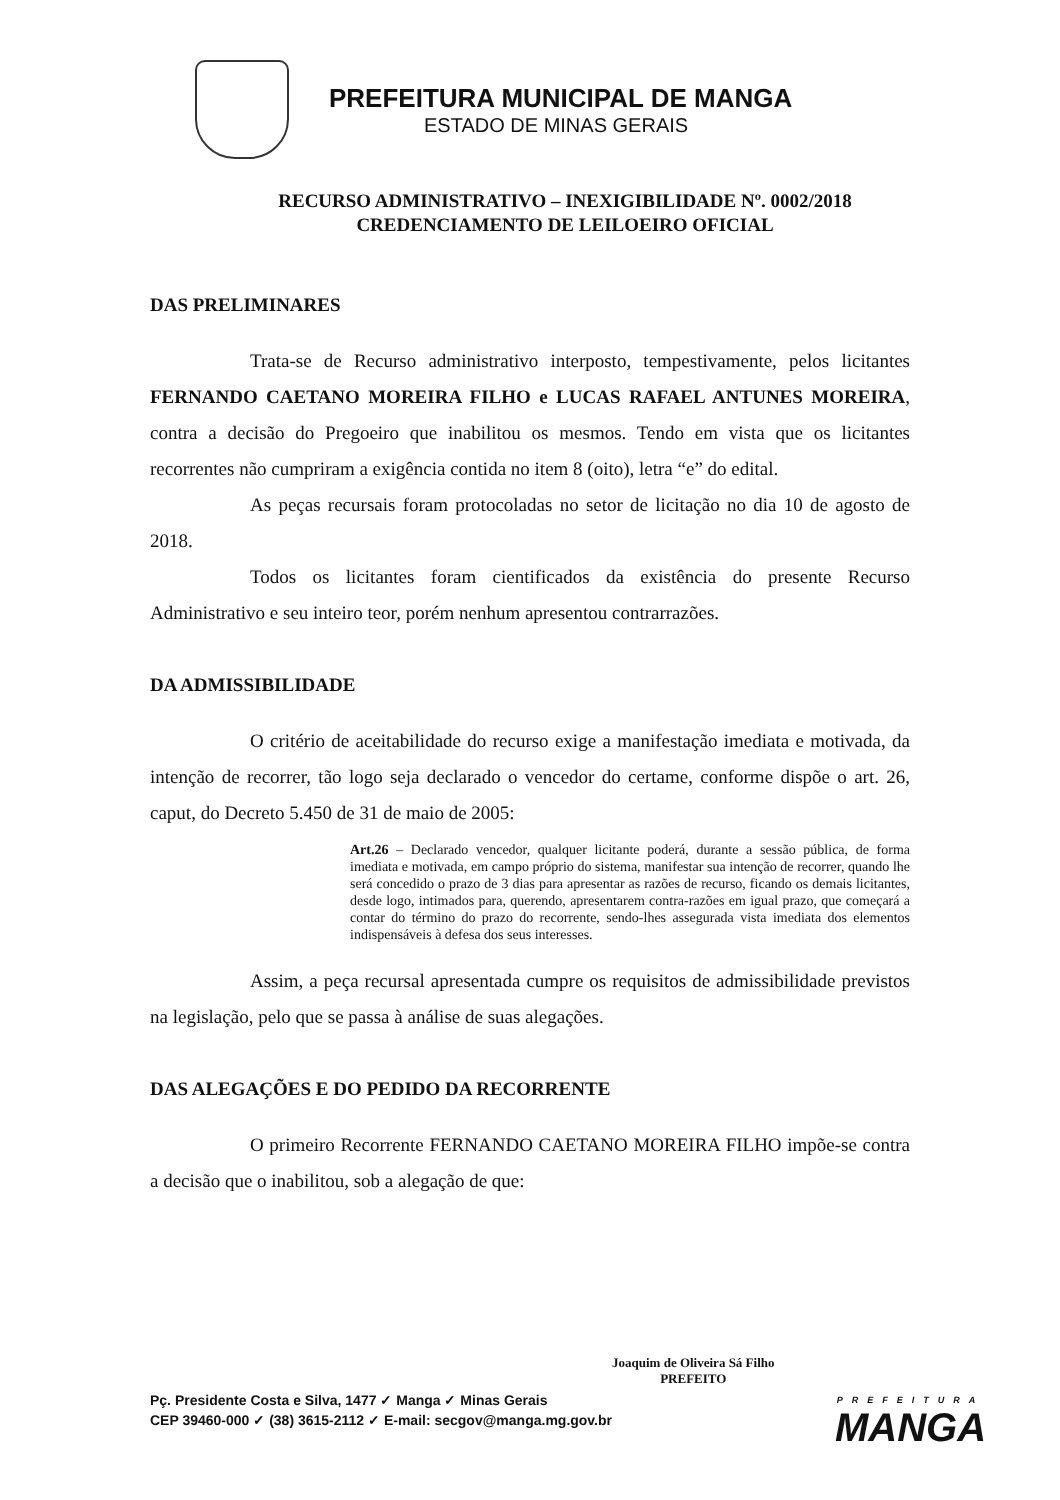PREFEITURA MUNICIPAL DE MANGA
ESTADO DE MINAS GERAIS
RECURSO ADMINISTRATIVO – INEXIGIBILIDADE Nº. 0002/2018
CREDENCIAMENTO DE LEILOEIRO OFICIAL
DAS PRELIMINARES
Trata-se de Recurso administrativo interposto, tempestivamente, pelos licitantes FERNANDO CAETANO MOREIRA FILHO e LUCAS RAFAEL ANTUNES MOREIRA, contra a decisão do Pregoeiro que inabilitou os mesmos. Tendo em vista que os licitantes recorrentes não cumpriram a exigência contida no item 8 (oito), letra “e” do edital.
As peças recursais foram protocoladas no setor de licitação no dia 10 de agosto de 2018.
Todos os licitantes foram cientificados da existência do presente Recurso Administrativo e seu inteiro teor, porém nenhum apresentou contrarrazões.
DA ADMISSIBILIDADE
O critério de aceitabilidade do recurso exige a manifestação imediata e motivada, da intenção de recorrer, tão logo seja declarado o vencedor do certame, conforme dispõe o art. 26, caput, do Decreto 5.450 de 31 de maio de 2005:
Art.26 – Declarado vencedor, qualquer licitante poderá, durante a sessão pública, de forma imediata e motivada, em campo próprio do sistema, manifestar sua intenção de recorrer, quando lhe será concedido o prazo de 3 dias para apresentar as razões de recurso, ficando os demais licitantes, desde logo, intimados para, querendo, apresentarem contra-razões em igual prazo, que começará a contar do término do prazo do recorrente, sendo-lhes assegurada vista imediata dos elementos indispensáveis à defesa dos seus interesses.
Assim, a peça recursal apresentada cumpre os requisitos de admissibilidade previstos na legislação, pelo que se passa à análise de suas alegações.
DAS ALEGAÇÕES E DO PEDIDO DA RECORRENTE
O primeiro Recorrente FERNANDO CAETANO MOREIRA FILHO impõe-se contra a decisão que o inabilitou, sob a alegação de que:
Joaquim de Oliveira Sá Filho
PREFEITO
Pç. Presidente Costa e Silva, 1477 ✓ Manga ✓ Minas Gerais
CEP 39460-000 ✓ (38) 3615-2112 ✓ E-mail: secgov@manga.mg.gov.br
PREFEITURA
MANGA